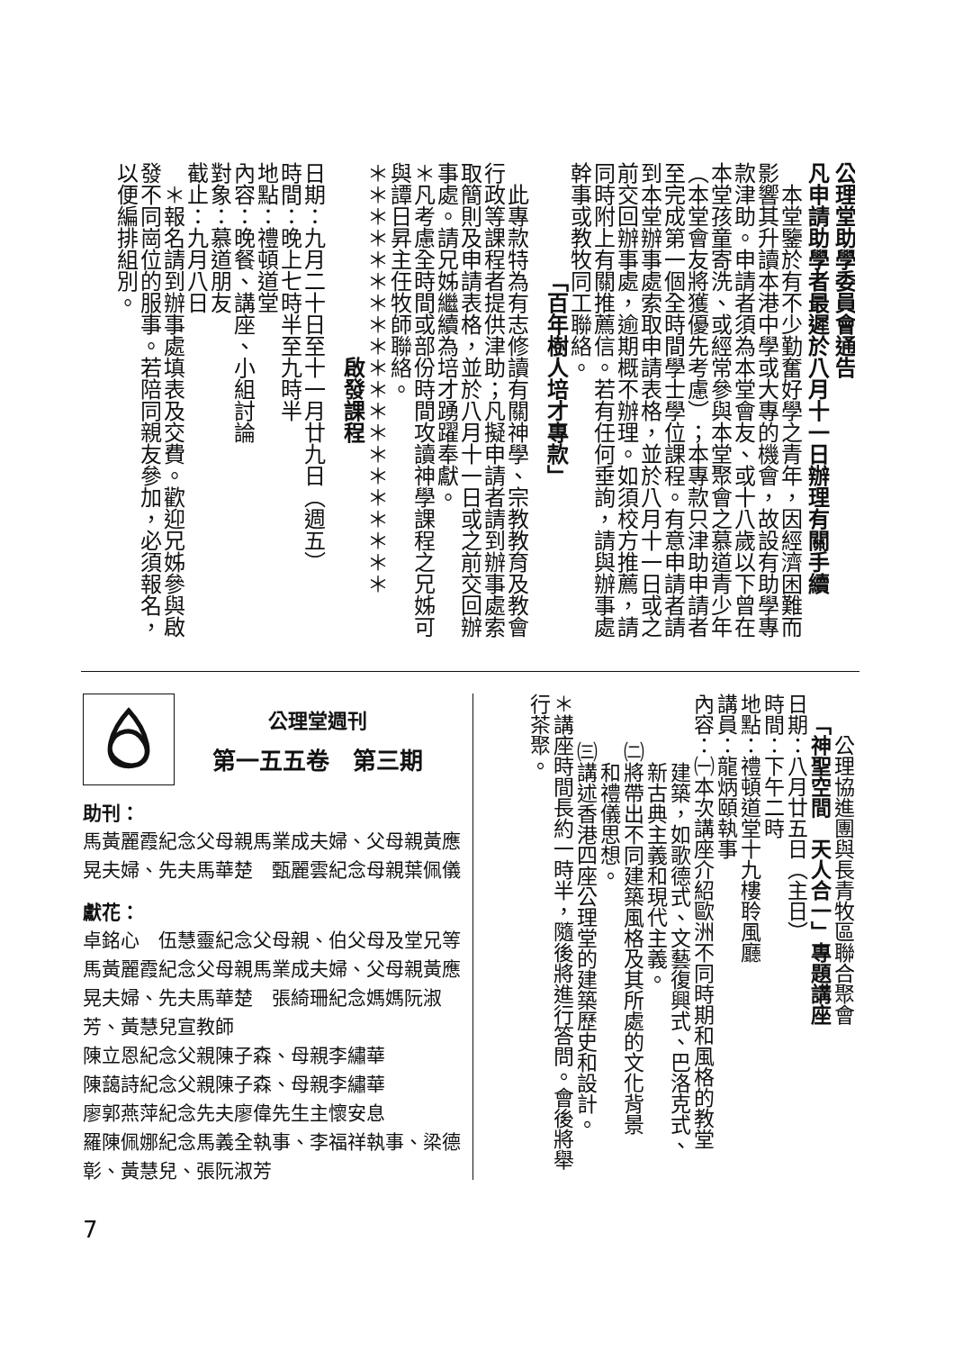公理堂助學委員會通告
凡申請助學者最遲於八月十一日辦理有關手續
　本堂鑒於有不少勤奮好學之青年，因經濟困難而影響其升讀本港中學或大專的機會，故設有助學專款津助。申請者須為本堂會友、或十八歲以下曾在本堂孩童寄洗、或經常參與本堂聚會之慕道青少年（本堂會友將獲優先考慮）；本專款只津助申請者至完成第一個全時間學士學位課程。有意申請者請到本堂辦事處索取申請表格，並於八月十一日或之前交回辦事處，逾期概不辦理。如須校方推薦，請同時附上有關推薦信。若有任何垂詢，請與辦事處幹事或教牧同工聯絡。
「百年樹人培才專款」
　此專款特為有志修讀有關神學、宗教教育及教會行政等課程者提供津助；凡擬申請者請到辦事處索取簡則及申請表格，並於八月十一日或之前交回辦事處。請兄姊繼續為培才踴躍奉獻。
＊凡考慮全時間或部份時間攻讀神學課程之兄姊可與譚日昇主任牧師聯絡。
＊＊＊＊＊＊＊＊＊＊＊＊＊＊＊＊＊＊＊＊
啟發課程
日期：九月二十日至十一月廿九日（週五）
時間：晚上七時半至九時半
地點：禮頓道堂
內容：晚餐、講座、小組討論
對象：慕道朋友
截止：九月八日
　＊報名請到辦事處填表及交費。歡迎兄姊參與啟發不同崗位的服事。若陪同親友參加，必須報名，以便編排組別。
公理協進團與長青牧區聯合聚會
「神聖空間　天人合一」專題講座
日期：八月廿五日（主日）
時間：下午二時
地點：禮頓道堂十九樓聆風廳
講員：龍炳頤執事
內容：㈠本次講座介紹歐洲不同時期和風格的教堂
建築，如歌德式、文藝復興式、巴洛克式、
新古典主義和現代主義。
㈡將帶出不同建築風格及其所處的文化背景
和禮儀思想。
㈢講述香港四座公理堂的建築歷史和設計。
＊講座時間長約一時半，隨後將進行答問。會後將舉行茶聚。
公理堂週刊
第一五五卷　第三期
助刊：
馬黃麗霞紀念父母親馬業成夫婦、父母親黃應晃夫婦、先夫馬華楚　甄麗雲紀念母親葉佩儀
獻花：
卓銘心　伍慧靈紀念父母親、伯父母及堂兄等　馬黃麗霞紀念父母親馬業成夫婦、父母親黃應晃夫婦、先夫馬華楚　張綺珊紀念媽媽阮淑芳、黃慧兒宣教師
陳立恩紀念父親陳子森、母親李繡華
陳藹詩紀念父親陳子森、母親李繡華
廖郭燕萍紀念先夫廖偉先生主懷安息
羅陳佩娜紀念馬義全執事、李福祥執事、梁德彰、黃慧兒、張阮淑芳
7